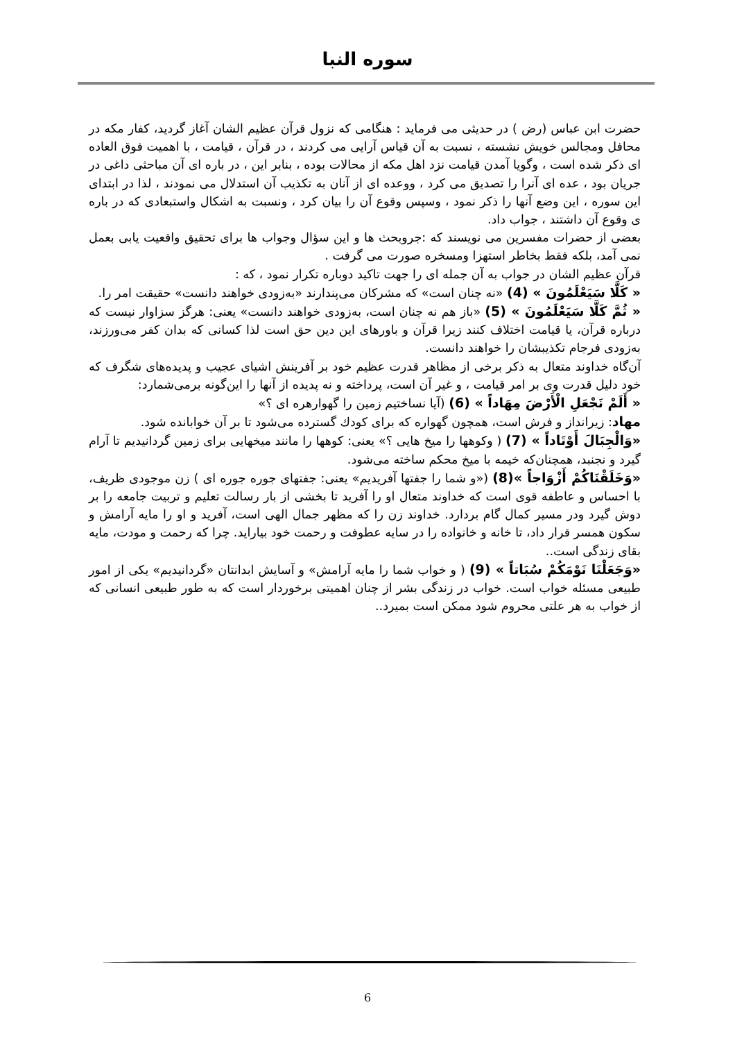سوره النبا
حضرت ابن عباس (رض ) در حدیثی می فرماید : هنگامی که نزول قرآن عظیم الشان آغاز گردید، کفار مکه در محافل ومجالس خویش نشسته ، نسبت به آن قیاس آرایی می کردند ، در قرآن ، قیامت ، با اهمیت فوق العاده ای ذکر شده است ، وگویا آمدن قیامت نزد اهل مکه از محالات بوده ، بنابر این ، در باره ای آن مباحثی داغی در جریان بود ، عده ای آنرا را تصدیق می کرد ، ووعده ای از آنان به تکذیب آن استدلال می نمودند ، لذا در ابتدای این سوره ، این وضع آنها را ذکر نمود ، وسپس وقوع آن را بیان کرد ، ونسبت به اشکال واستبعادی که در باره ی وقوع آن داشتند ، جواب داد.
بعضی از حضرات مفسرین می نویسند که :جروبحث ها و این سؤال وجواب ها برای تحقیق واقعیت یابی بعمل نمی آمد، بلکه فقط بخاطر استهزا ومسخره صورت می گرفت .
قرآن عظیم الشان در جواب به آن جمله ای را جهت تاکید دوباره تکرار نمود ، که :
« كَلَّا سَيَعْلَمُونَ » (4) «نه چنان است» که مشرکان می‌پندارند «به‌زودی خواهند دانست» حقیقت امر را.
« ثُمَّ كَلَّا سَيَعْلَمُونَ » (5) «باز هم نه چنان است، به‌زودی خواهند دانست» یعنی: هرگز سزاوار نیست که درباره قرآن، یا قیامت اختلاف کنند زیرا قرآن و باورهای این دین حق است لذا کسانی که بدان کفر می‌ورزند، به‌زودی فرجام تکذیبشان را خواهند دانست.
آن‌گاه خداوند متعال به ذکر برخی از مظاهر قدرت عظیم خود بر آفرینش اشیای عجیب و پدیده‌های شگرف که خود دلیل قدرت وی بر امر قیامت ، و غیر آن است، پرداخته و نه پدیده از آنها را این‌گونه برمی‌شمارد:
« أَلَمْ نَجْعَلِ الْأَرْضَ مِهَاداً » (6) (آیا نساختیم زمین را گهوارهره ای ؟»
مهاد: زیرانداز و فرش است، همچون گهواره که برای کودك گسترده می‌شود تا بر آن خوابانده شود.
«وَالْجِبَالَ أَوْتَاداً » (7) ( وکوهها را میخ هایی ؟» یعنی: کوهها را مانند میخهایی برای زمین گردانیدیم تا آرام گیرد و نجنبد، همچنان‌که خیمه با میخ محکم ساخته می‌شود.
«وَخَلَقْنَاكُمْ أَزْوَاجاً »(8) («و شما را جفتها آفریدیم» یعنی: جفتهای جوره جوره ای ) زن موجودی ظریف، با احساس و عاطفه قوی است که خداوند متعال او را آفرید تا بخشی از بار رسالت تعلیم و تربیت جامعه را بر دوش گیرد ودر مسیر کمال گام بردارد. خداوند زن را که مظهر جمال الهی است، آفرید و او را مایه آرامش و سکون همسر قرار داد، تا خانه و خانواده را در سایه عطوفت و رحمت خود بیاراید. چرا که رحمت و مودت، مایه بقای زندگی است..
«وَجَعَلْنَا نَوْمَكُمْ سُبَاتاً » (9) ( و خواب شما را مایه آرامش» و آسایش ابدانتان «گردانیدیم» یکی از امور طبیعی مسئله خواب است. خواب در زندگی بشر از چنان اهمیتی برخوردار است که به طور طبیعی انسانی که از خواب به هر علتی محروم شود ممکن است بمیرد..
6